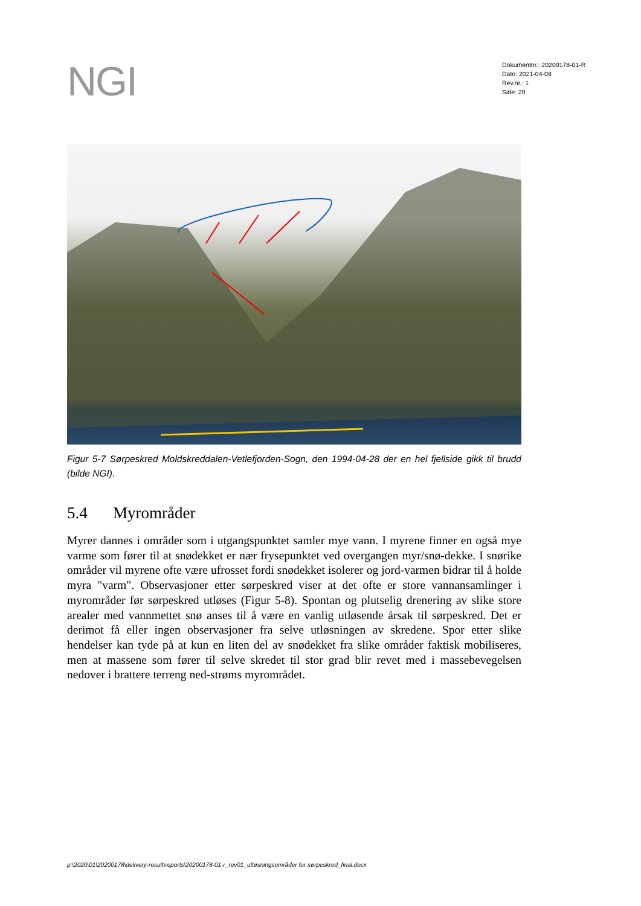NGI
Dokumentnr.: 20200178-01-R
Dato: 2021-04-08
Rev.nr.: 1
Side: 20
Figur 5-7 Sørpeskred Moldskreddalen-Vetlefjorden-Sogn, den 1994-04-28 der en hel fjellside gikk til brudd (bilde NGI).
5.4 Myrområder
Myrer dannes i områder som i utgangspunktet samler mye vann. I myrene finner en også mye varme som fører til at snødekket er nær frysepunktet ved overgangen myr/snø-dekke. I snørike områder vil myrene ofte være ufrosset fordi snødekket isolerer og jord-varmen bidrar til å holde myra "varm". Observasjoner etter sørpeskred viser at det ofte er store vannansamlinger i myrområder før sørpeskred utløses (Figur 5-8). Spontan og plutselig drenering av slike store arealer med vannmettet snø anses til å være en vanlig utløsende årsak til sørpeskred. Det er derimot få eller ingen observasjoner fra selve utløsningen av skredene. Spor etter slike hendelser kan tyde på at kun en liten del av snødekket fra slike områder faktisk mobiliseres, men at massene som fører til selve skredet til stor grad blir revet med i massebevegelsen nedover i brattere terreng ned-strøms myrområdet.
p:\2020\01\20200178\delivery-result\reports\20200178-01-r_rev01_utløsningsområder for sørpeskred_final.docx